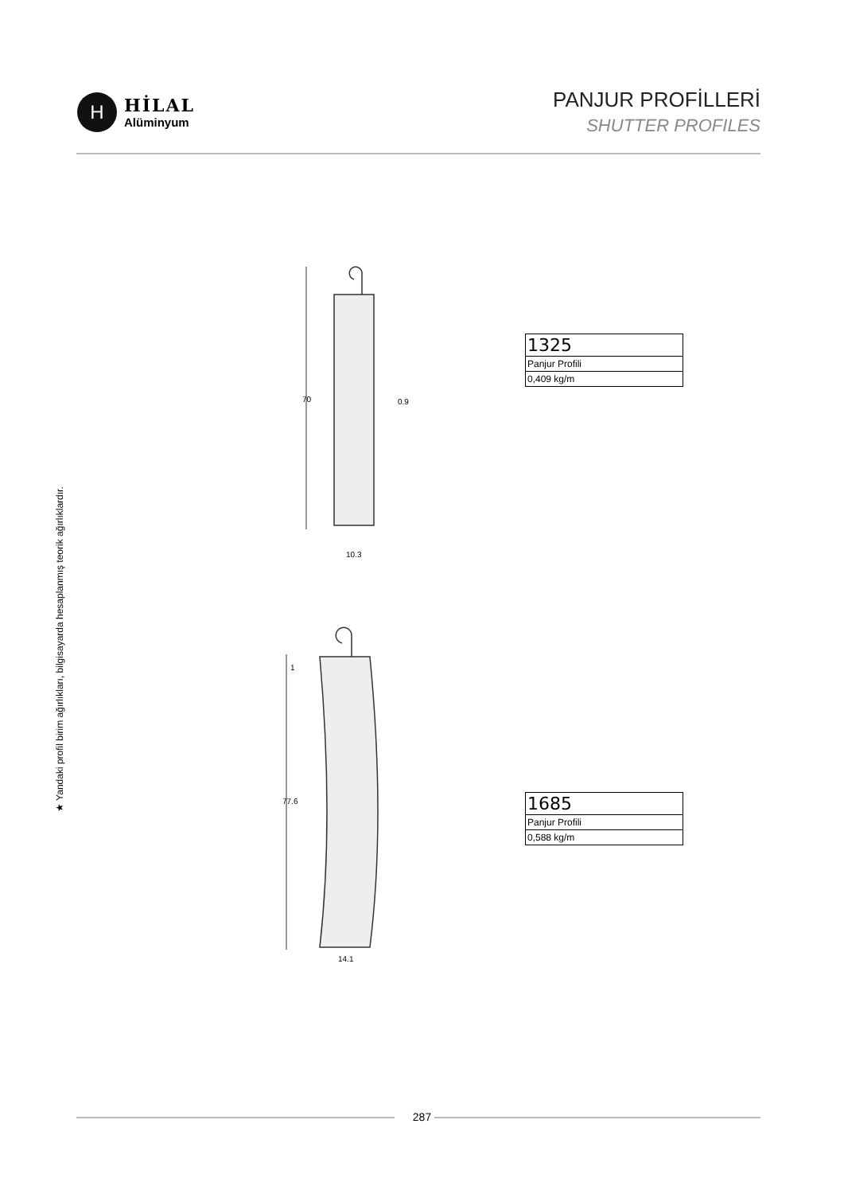H
HİLAL
Alüminyum
PANJUR PROFİLLERİ
SHUTTER PROFILES
★ Yandaki profil birim ağırlıkları, bilgisayarda hesaplanmış teorik ağırlıklardır.
70
0.9
10.3
77.6
1
14.1
| 1325 |
| Panjur Profili |
| 0,409 kg/m |
| 1685 |
| Panjur Profili |
| 0,588 kg/m |
287